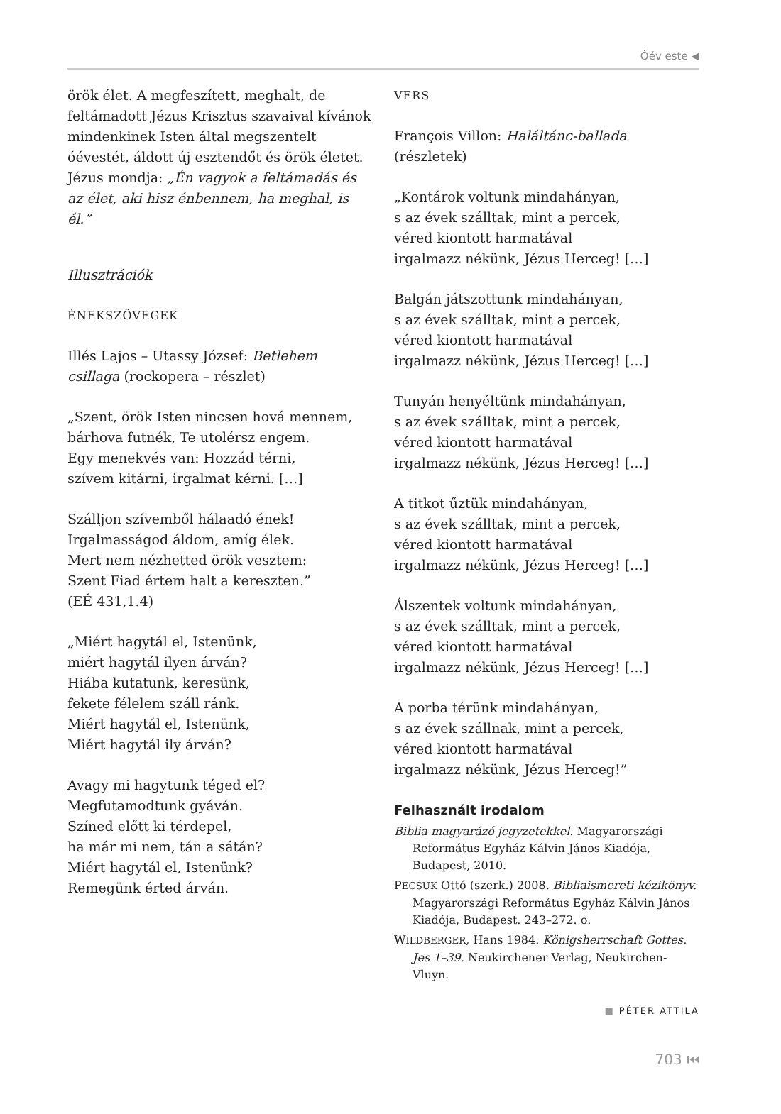Óév este ◀
örök élet. A megfeszített, meghalt, de feltámadott Jézus Krisztus szavaival kívánok mindenkinek Isten által megszentelt óévestét, áldott új esztendőt és örök életet. Jézus mondja: „Én vagyok a feltámadás és az élet, aki hisz énbennem, ha meghal, is él.”
Illusztrációk
ÉNEKSZÖVEGEK
Illés Lajos – Utassy József: Betlehem csillaga (rockopera – részlet)
„Szent, örök Isten nincsen hová mennem,
bárhova futnék, Te utolérsz engem.
Egy menekvés van: Hozzád térni,
szívem kitárni, irgalmat kérni. […]
Szálljon szívemből hálaadó ének!
Irgalmasságod áldom, amíg élek.
Mert nem nézhetted örök vesztem:
Szent Fiad értem halt a kereszten.”
(EÉ 431,1.4)
„Miért hagytál el, Istenünk,
miért hagytál ilyen árván?
Hiába kutatunk, keresünk,
fekete félelem száll ránk.
Miért hagytál el, Istenünk,
Miért hagytál ily árván?
Avagy mi hagytunk téged el?
Megfutamodtunk gyáván.
Színed előtt ki térdepel,
ha már mi nem, tán a sátán?
Miért hagytál el, Istenünk?
Remegünk érted árván.
VERS
François Villon: Haláltánc-ballada (részletek)
„Kontárok voltunk mindahányan,
s az évek szálltak, mint a percek,
véred kiontott harmatával
irgalmazz nékünk, Jézus Herceg! […]
Balgán játszottunk mindahányan,
s az évek szálltak, mint a percek,
véred kiontott harmatával
irgalmazz nékünk, Jézus Herceg! […]
Tunyán henyéltünk mindahányan,
s az évek szálltak, mint a percek,
véred kiontott harmatával
irgalmazz nékünk, Jézus Herceg! […]
A titkot űztük mindahányan,
s az évek szálltak, mint a percek,
véred kiontott harmatával
irgalmazz nékünk, Jézus Herceg! […]
Álszentek voltunk mindahányan,
s az évek szálltak, mint a percek,
véred kiontott harmatával
irgalmazz nékünk, Jézus Herceg! […]
A porba térünk mindahányan,
s az évek szállnak, mint a percek,
véred kiontott harmatával
irgalmazz nékünk, Jézus Herceg!”
Felhasznált irodalom
Biblia magyarázó jegyzetekkel. Magyarországi Református Egyház Kálvin János Kiadója, Budapest, 2010.
PECSUK Ottó (szerk.) 2008. Bibliaismereti kézikönyv. Magyarországi Református Egyház Kálvin János Kiadója, Budapest. 243–272. o.
WILDBERGER, Hans 1984. Königsherrschaft Gottes. Jes 1–39. Neukirchener Verlag, Neukirchen-Vluyn.
■ PÉTER ATTILA
703 ⏮